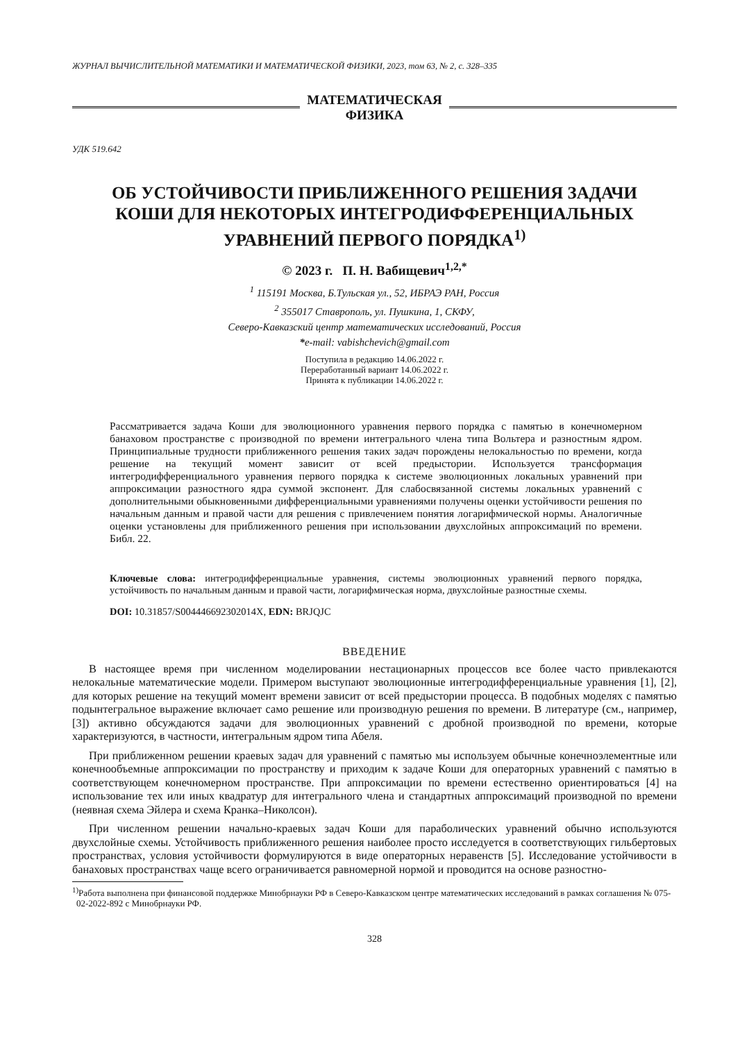ЖУРНАЛ ВЫЧИСЛИТЕЛЬНОЙ МАТЕМАТИКИ И МАТЕМАТИЧЕСКОЙ ФИЗИКИ, 2023, том 63, № 2, с. 328–335
МАТЕМАТИЧЕСКАЯ
ФИЗИКА
УДК 519.642
ОБ УСТОЙЧИВОСТИ ПРИБЛИЖЕННОГО РЕШЕНИЯ ЗАДАЧИ
КОШИ ДЛЯ НЕКОТОРЫХ ИНТЕГРОДИФФЕРЕНЦИАЛЬНЫХ
УРАВНЕНИЙ ПЕРВОГО ПОРЯДКА<sup>1)</sup>
© 2023 г. П. Н. Вабищевич<sup>1,2,*</sup>
<sup>1</sup> 115191 Москва, Б.Тульская ул., 52, ИБРАЭ РАН, Россия
<sup>2</sup> 355017 Ставрополь, ул. Пушкина, 1, СКФУ,
Северо-Кавказский центр математических исследований, Россия
*e-mail: vabishchevich@gmail.com
Поступила в редакцию 14.06.2022 г.
Переработанный вариант 14.06.2022 г.
Принята к публикации 14.06.2022 г.
Рассматривается задача Коши для эволюционного уравнения первого порядка с памятью в конечномерном банаховом пространстве с производной по времени интегрального члена типа Вольтера и разностным ядром. Принципиальные трудности приближенного решения таких задач порождены нелокальностью по времени, когда решение на текущий момент зависит от всей предыстории. Используется трансформация интегродифференциального уравнения первого порядка к системе эволюционных локальных уравнений при аппроксимации разностного ядра суммой экспонент. Для слабосвязанной системы локальных уравнений с дополнительными обыкновенными дифференциальными уравнениями получены оценки устойчивости решения по начальным данным и правой части для решения с привлечением понятия логарифмической нормы. Аналогичные оценки установлены для приближенного решения при использовании двухслойных аппроксимаций по времени. Библ. 22.
Ключевые слова: интегродифференциальные уравнения, системы эволюционных уравнений первого порядка, устойчивость по начальным данным и правой части, логарифмическая норма, двухслойные разностные схемы.
DOI: 10.31857/S004446692302014X, EDN: BRJQJC
ВВЕДЕНИЕ
В настоящее время при численном моделировании нестационарных процессов все более часто привлекаются нелокальные математические модели. Примером выступают эволюционные интегродифференциальные уравнения [1], [2], для которых решение на текущий момент времени зависит от всей предыстории процесса. В подобных моделях с памятью подынтегральное выражение включает само решение или производную решения по времени. В литературе (см., например, [3]) активно обсуждаются задачи для эволюционных уравнений с дробной производной по времени, которые характеризуются, в частности, интегральным ядром типа Абеля.
При приближенном решении краевых задач для уравнений с памятью мы используем обычные конечноэлементные или конечнообъемные аппроксимации по пространству и приходим к задаче Коши для операторных уравнений с памятью в соответствующем конечномерном пространстве. При аппроксимации по времени естественно ориентироваться [4] на использование тех или иных квадратур для интегрального члена и стандартных аппроксимаций производной по времени (неявная схема Эйлера и схема Кранка–Николсон).
При численном решении начально-краевых задач Коши для параболических уравнений обычно используются двухслойные схемы. Устойчивость приближенного решения наиболее просто исследуется в соответствующих гильбертовых пространствах, условия устойчивости формулируются в виде операторных неравенств [5]. Исследование устойчивости в банаховых пространствах чаще всего ограничивается равномерной нормой и проводится на основе разностно-
<sup>1)</sup> Работа выполнена при финансовой поддержке Минобрнауки РФ в Северо-Кавказском центре математических исследований в рамках соглашения № 075-02-2022-892 с Минобрнауки РФ.
328